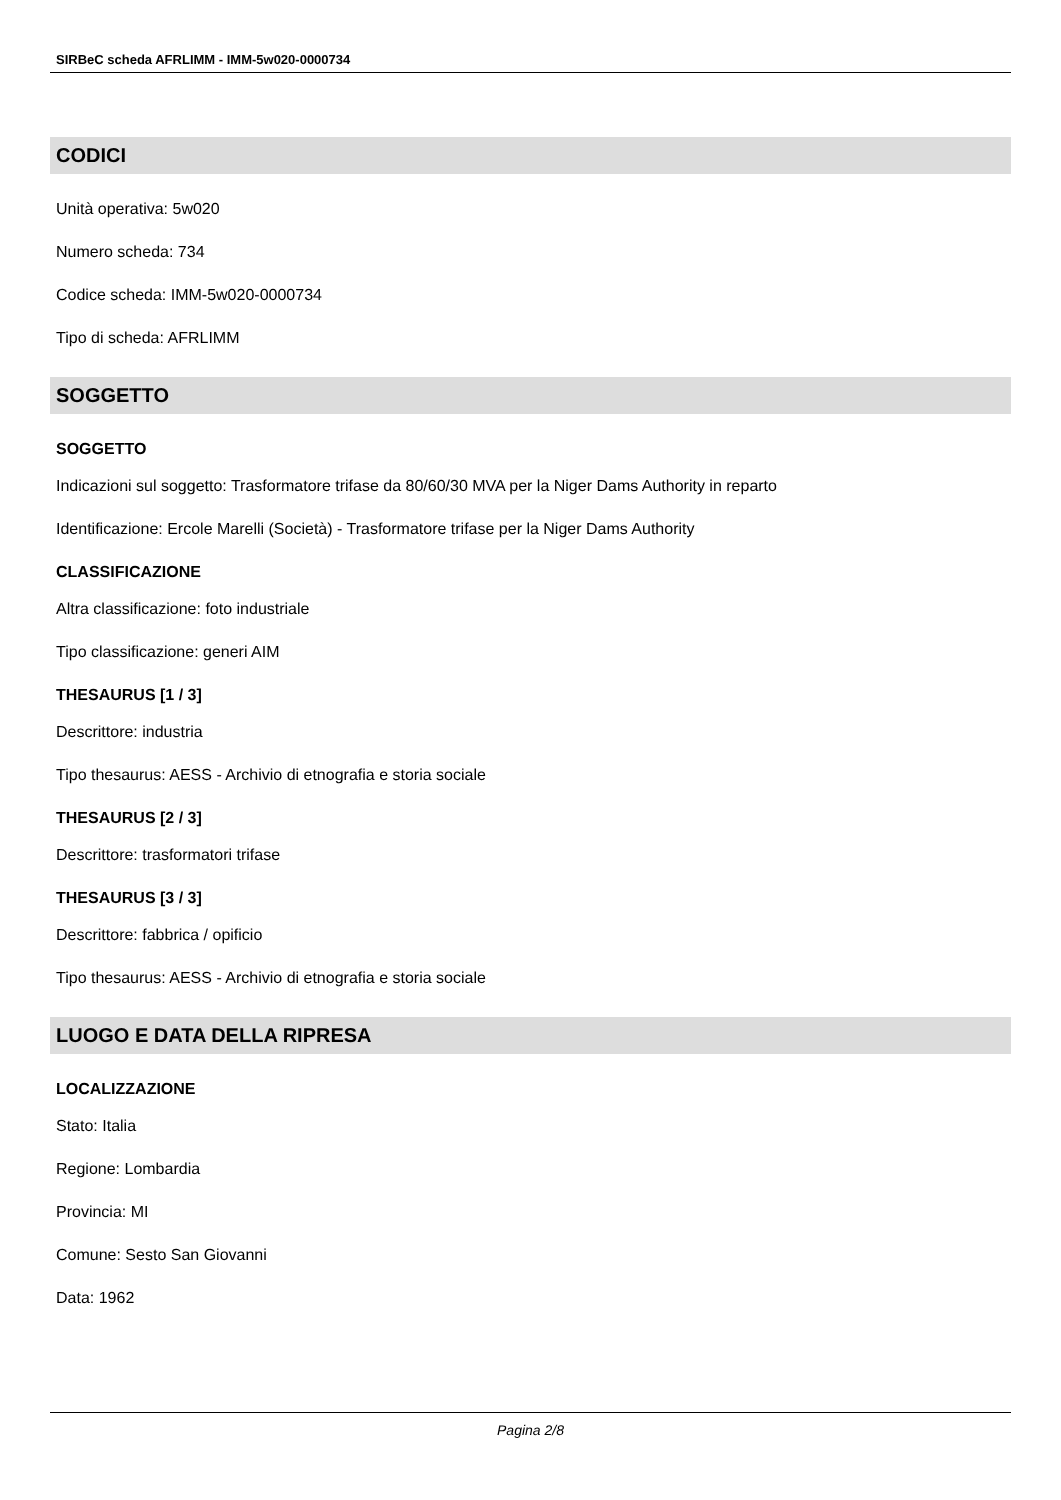SIRBeC scheda AFRLIMM - IMM-5w020-0000734
CODICI
Unità operativa: 5w020
Numero scheda: 734
Codice scheda: IMM-5w020-0000734
Tipo di scheda: AFRLIMM
SOGGETTO
SOGGETTO
Indicazioni sul soggetto: Trasformatore trifase da 80/60/30 MVA per la Niger Dams Authority in reparto
Identificazione: Ercole Marelli (Società) - Trasformatore trifase per la Niger Dams Authority
CLASSIFICAZIONE
Altra classificazione: foto industriale
Tipo classificazione: generi AIM
THESAURUS [1 / 3]
Descrittore: industria
Tipo thesaurus: AESS - Archivio di etnografia e storia sociale
THESAURUS [2 / 3]
Descrittore: trasformatori trifase
THESAURUS [3 / 3]
Descrittore: fabbrica / opificio
Tipo thesaurus: AESS - Archivio di etnografia e storia sociale
LUOGO E DATA DELLA RIPRESA
LOCALIZZAZIONE
Stato: Italia
Regione: Lombardia
Provincia: MI
Comune: Sesto San Giovanni
Data: 1962
Pagina 2/8